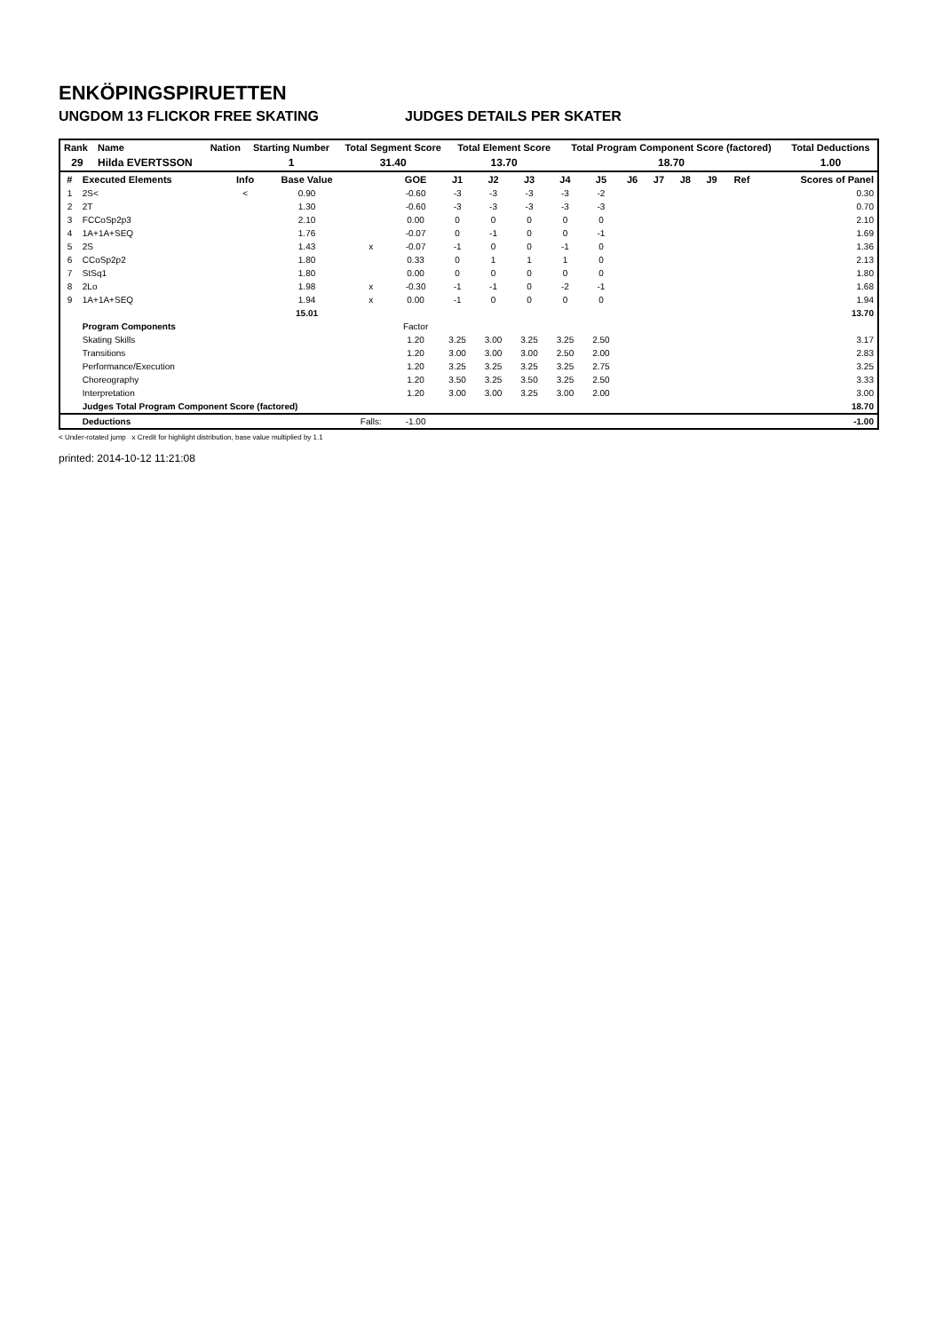ENKÖPINGSPIRUETTEN
UNGDOM 13 FLICKOR FREE SKATING JUDGES DETAILS PER SKATER
| Rank | Name | Nation | Starting Number | Total Segment Score | Total Element Score | Total Program Component Score (factored) | Total Deductions |
| --- | --- | --- | --- | --- | --- | --- | --- |
| 29 | Hilda EVERTSSON | | 1 | 31.40 | 13.70 | 18.70 | 1.00 |
| # | Executed Elements | Info | Base Value | | GOE | J1 | J2 | J3 | J4 | J5 | J6 | J7 | J8 | J9 | Ref | Scores of Panel |
| --- | --- | --- | --- | --- | --- | --- | --- | --- | --- | --- | --- | --- | --- | --- | --- | --- |
| 1 | 2S< | < | 0.90 | | -0.60 | -3 | -3 | -3 | -3 | -2 | | | | | | 0.30 |
| 2 | 2T | | 1.30 | | -0.60 | -3 | -3 | -3 | -3 | -3 | | | | | | 0.70 |
| 3 | FCCoSp2p3 | | 2.10 | | 0.00 | 0 | 0 | 0 | 0 | 0 | | | | | | 2.10 |
| 4 | 1A+1A+SEQ | | 1.76 | | -0.07 | 0 | -1 | 0 | 0 | -1 | | | | | | 1.69 |
| 5 | 2S | | 1.43 | x | -0.07 | -1 | 0 | 0 | -1 | 0 | | | | | | 1.36 |
| 6 | CCoSp2p2 | | 1.80 | | 0.33 | 0 | 1 | 1 | 1 | 0 | | | | | | 2.13 |
| 7 | StSq1 | | 1.80 | | 0.00 | 0 | 0 | 0 | 0 | 0 | | | | | | 1.80 |
| 8 | 2Lo | | 1.98 | x | -0.30 | -1 | -1 | 0 | -2 | -1 | | | | | | 1.68 |
| 9 | 1A+1A+SEQ | | 1.94 | x | 0.00 | -1 | 0 | 0 | 0 | 0 | | | | | | 1.94 |
| | | | 15.01 | | | | | | | | | | | | | 13.70 |
| | Program Components | | | | Factor | | | | | | | | | | | |
| | Skating Skills | | | | 1.20 | 3.25 | 3.00 | 3.25 | 3.25 | 2.50 | | | | | | 3.17 |
| | Transitions | | | | 1.20 | 3.00 | 3.00 | 3.00 | 2.50 | 2.00 | | | | | | 2.83 |
| | Performance/Execution | | | | 1.20 | 3.25 | 3.25 | 3.25 | 3.25 | 2.75 | | | | | | 3.25 |
| | Choreography | | | | 1.20 | 3.50 | 3.25 | 3.50 | 3.25 | 2.50 | | | | | | 3.33 |
| | Interpretation | | | | 1.20 | 3.00 | 3.00 | 3.25 | 3.00 | 2.00 | | | | | | 3.00 |
| | Judges Total Program Component Score (factored) | | | | | | | | | | | | | | | 18.70 |
| | Deductions | | | Falls: | -1.00 | | | | | | | | | | | -1.00 |
< Under-rotated jump x Credit for highlight distribution, base value multiplied by 1.1
printed: 2014-10-12 11:21:08